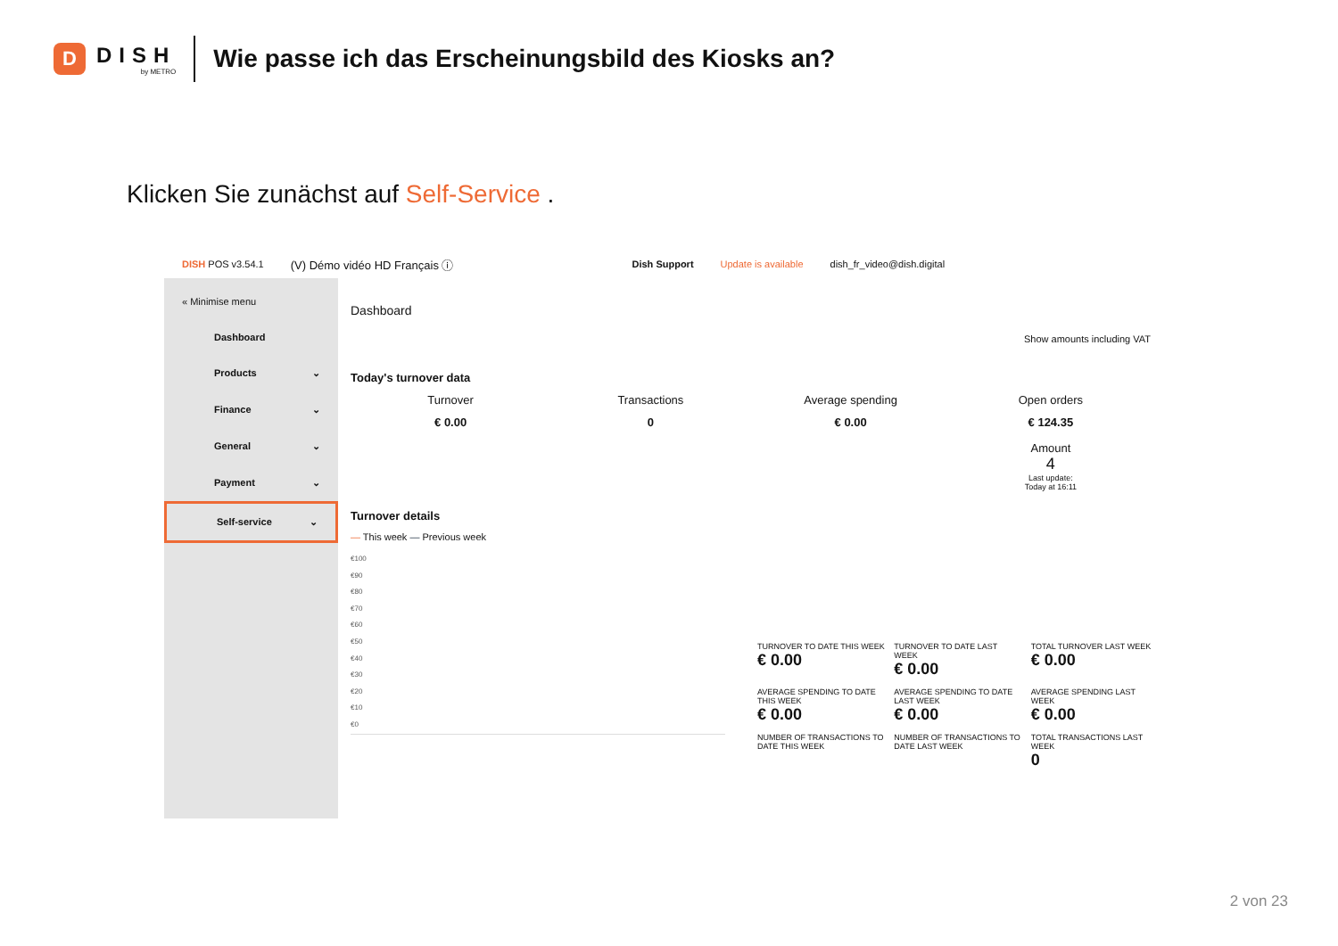D
DISH
by METRO
Wie passe ich das Erscheinungsbild des Kiosks an?
Klicken Sie zunächst auf Self-Service .
DISH POS v3.54.1 (V) Démo vidéo HD Français ⓘ Dish Support Update is available dish_fr_video@dish.digital
« Minimise menu
Dashboard
Products ⌄
Finance ⌄
General ⌄
Payment ⌄
Self-service ⌄
Dashboard
Show amounts including VAT
Today's turnover data
Turnover
€ 0.00
Transactions
0
Average spending
€ 0.00
Open orders
€ 124.35
Amount
4
Last update:
Today at 16:11
Turnover details
— This week — Previous week
€100
€90
€80
€70
€60
€50
€40
€30
€20
€10
€0
TURNOVER TO DATE THIS WEEK
€ 0.00
TURNOVER TO DATE LAST WEEK
€ 0.00
TOTAL TURNOVER LAST WEEK
€ 0.00
AVERAGE SPENDING TO DATE THIS WEEK
€ 0.00
AVERAGE SPENDING TO DATE LAST WEEK
€ 0.00
AVERAGE SPENDING LAST WEEK
€ 0.00
NUMBER OF TRANSACTIONS TO DATE THIS WEEK
NUMBER OF TRANSACTIONS TO DATE LAST WEEK
TOTAL TRANSACTIONS LAST WEEK
0
2 von 23